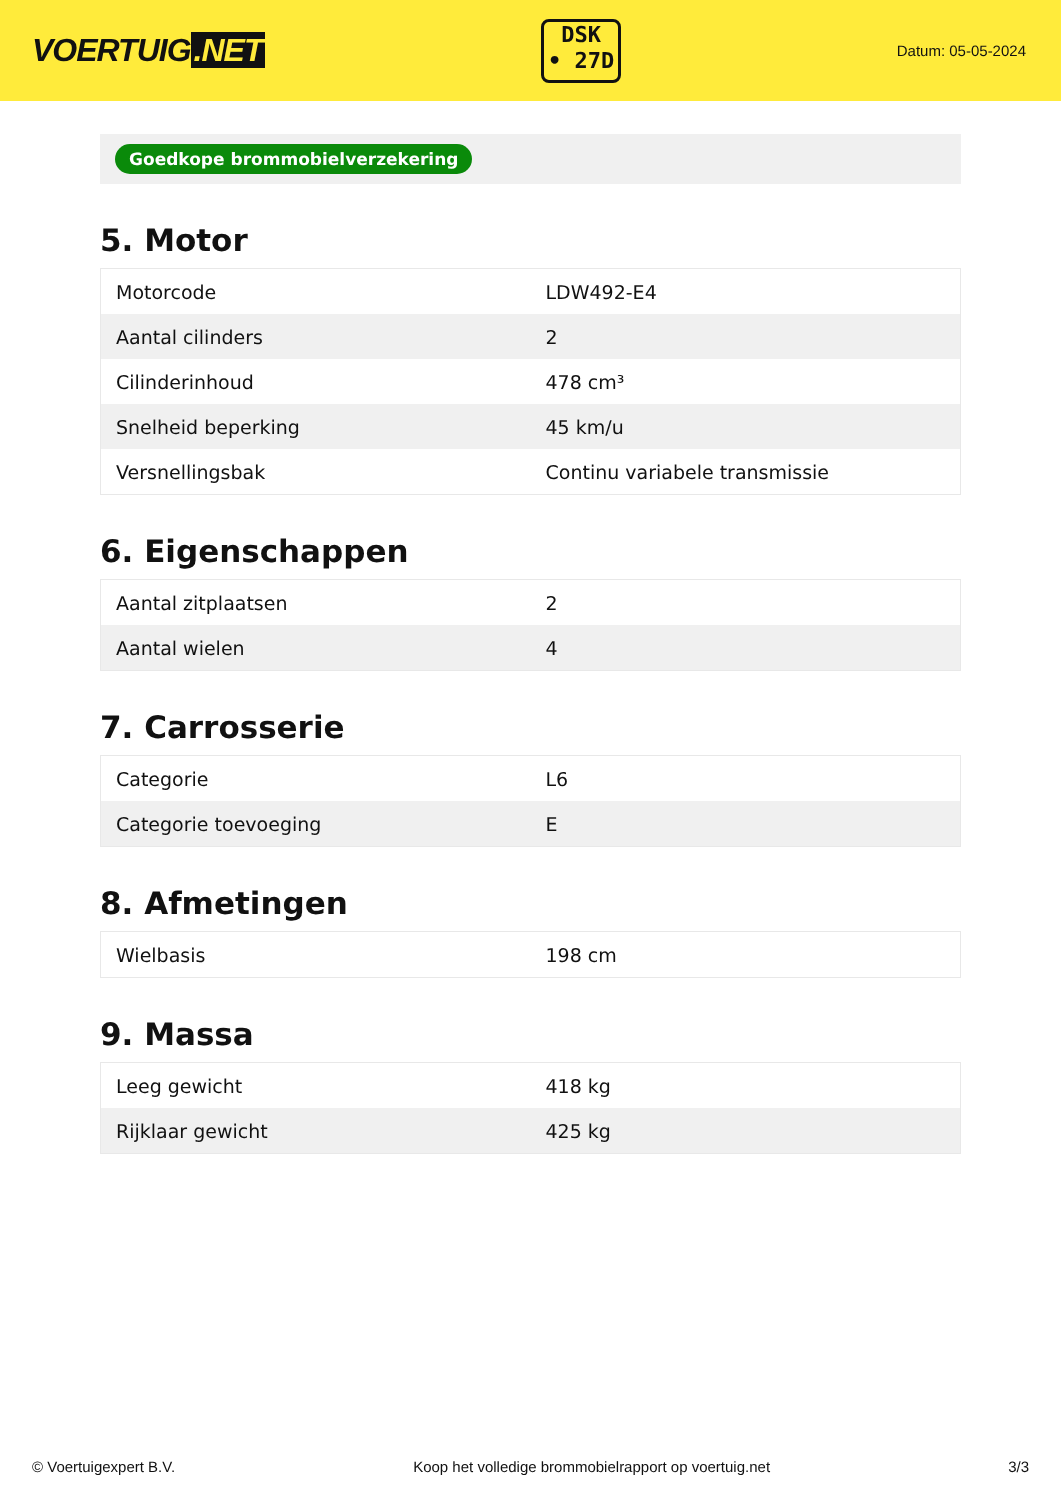VOERTUIG.NET
DSK
• 27D
Datum: 05-05-2024
Goedkope brommobielverzekering
5. Motor
| Motorcode | LDW492-E4 |
| Aantal cilinders | 2 |
| Cilinderinhoud | 478 cm³ |
| Snelheid beperking | 45 km/u |
| Versnellingsbak | Continu variabele transmissie |
6. Eigenschappen
| Aantal zitplaatsen | 2 |
| Aantal wielen | 4 |
7. Carrosserie
| Categorie | L6 |
| Categorie toevoeging | E |
8. Afmetingen
| Wielbasis | 198 cm |
9. Massa
| Leeg gewicht | 418 kg |
| Rijklaar gewicht | 425 kg |
© Voertuigexpert B.V. Koop het volledige brommobielrapport op voertuig.net 3/3